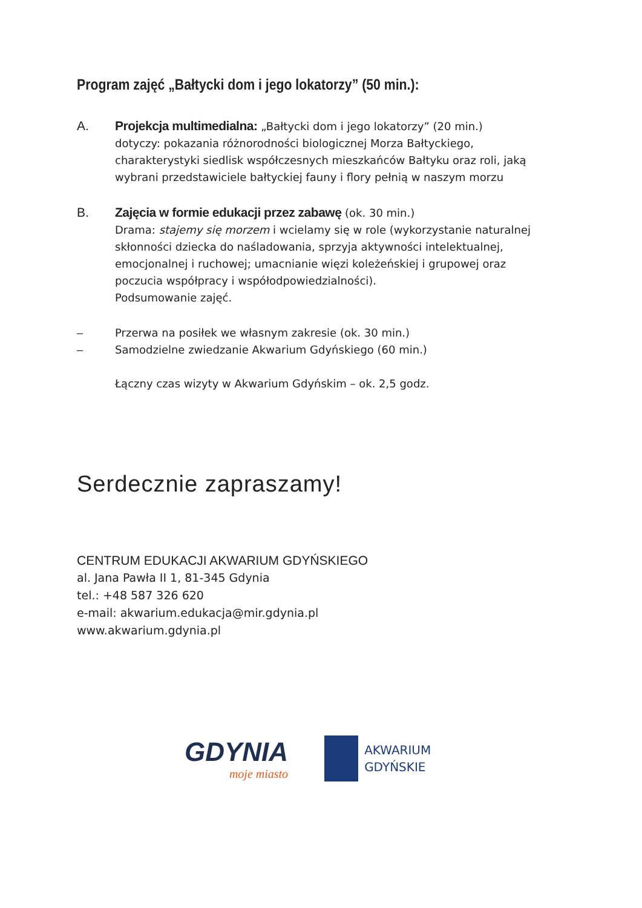Program zajęć „Bałtycki dom i jego lokatorzy” (50 min.):
A. Projekcja multimedialna: „Bałtycki dom i jego lokatorzy” (20 min.)
dotyczy: pokazania różnorodności biologicznej Morza Bałtyckiego, charakterystyki siedlisk współczesnych mieszkańców Bałtyku oraz roli, jaką wybrani przedstawiciele bałtyckiej fauny i flory pełnią w naszym morzu
B. Zajęcia w formie edukacji przez zabawę (ok. 30 min.)
Drama: stajemy się morzem i wcielamy się w role (wykorzystanie naturalnej skłonności dziecka do naśladowania, sprzyja aktywności intelektualnej, emocjonalnej i ruchowej; umacnianie więzi koleżeńskiej i grupowej oraz poczucia współpracy i współodpowiedzialności).
Podsumowanie zajęć.
– Przerwa na posiłek we własnym zakresie (ok. 30 min.)
– Samodzielne zwiedzanie Akwarium Gdyńskiego (60 min.)
Łączny czas wizyty w Akwarium Gdyńskim – ok. 2,5 godz.
Serdecznie zapraszamy!
CENTRUM EDUKACJI AKWARIUM GDYŃSKIEGO
al. Jana Pawła II 1, 81-345 Gdynia
tel.: +48 587 326 620
e-mail: akwarium.edukacja@mir.gdynia.pl
www.akwarium.gdynia.pl
GDYNIA
moje miasto
AKWARIUM
GDYŃSKIE